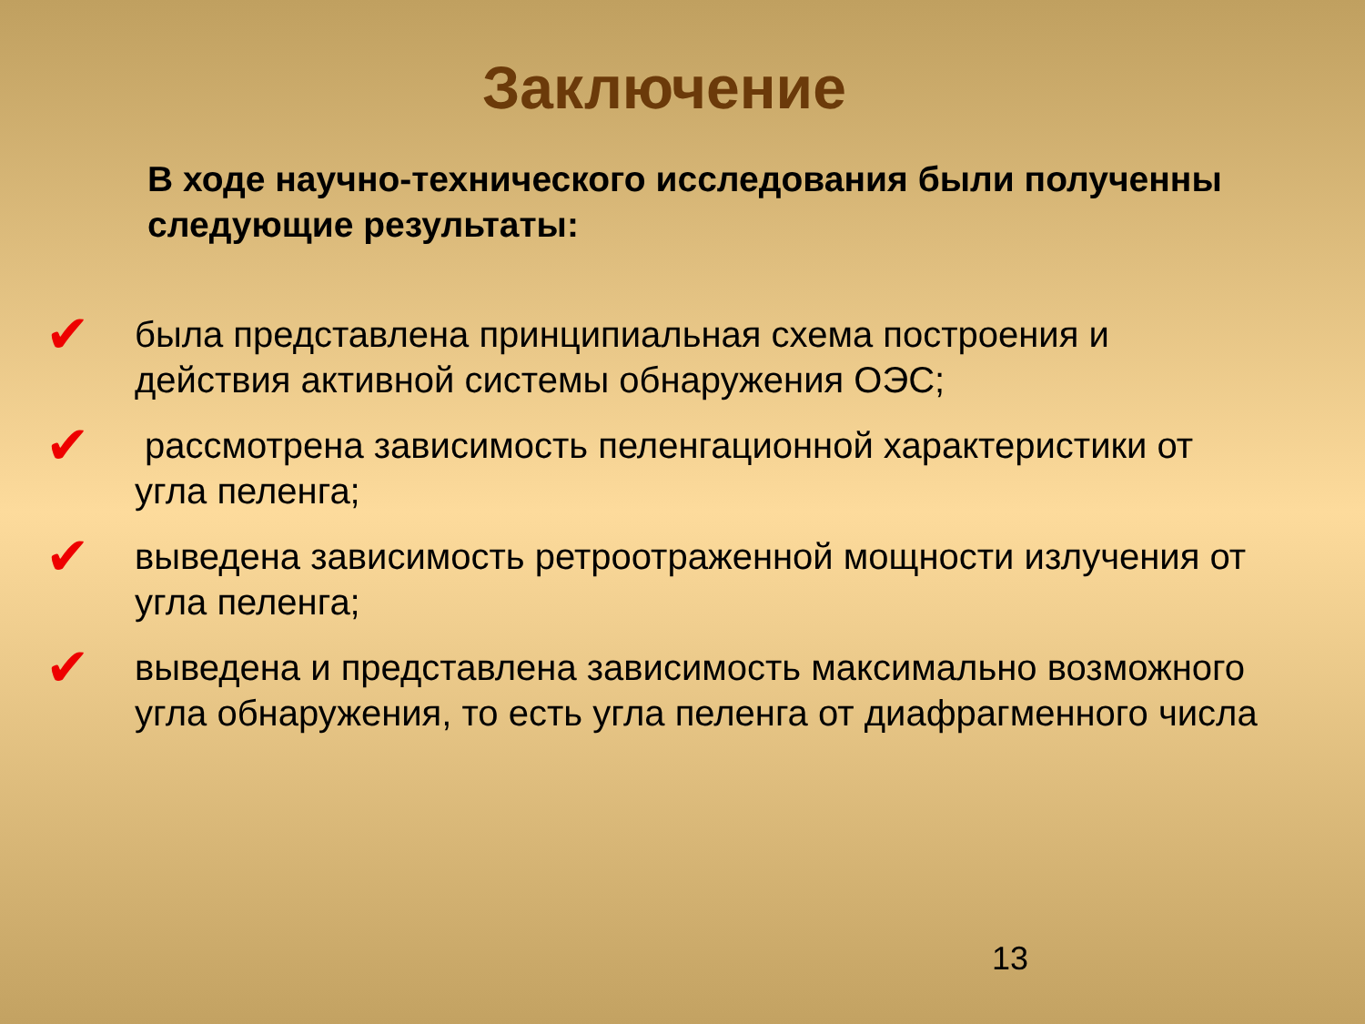Заключение
В ходе научно-технического исследования были полученны следующие результаты:
✔
была представлена принципиальная схема построения и действия активной системы обнаружения ОЭС;
✔
рассмотрена зависимость пеленгационной характеристики от угла пеленга;
✔
выведена зависимость ретроотраженной мощности излучения от угла пеленга;
✔
выведена и представлена зависимость максимально возможного угла обнаружения, то есть угла пеленга от диафрагменного числа
13